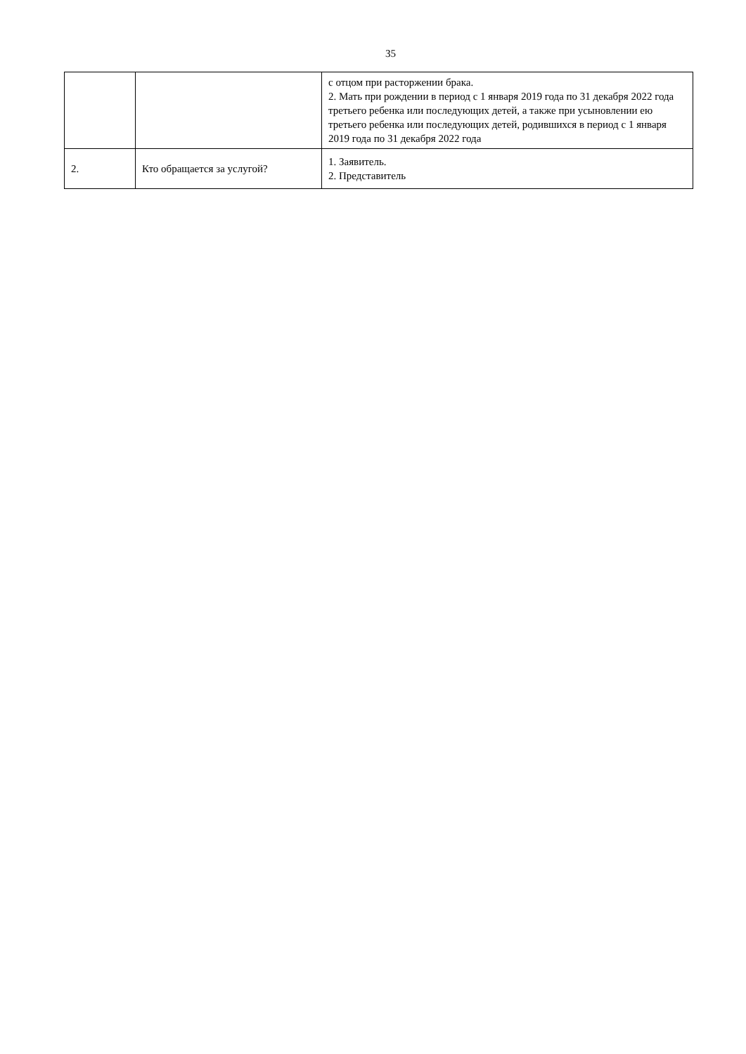35
| | | с отцом при расторжении брака. 2. Мать при рождении в период с 1 января 2019 года по 31 декабря 2022 года третьего ребенка или последующих детей, а также при усыновлении ею третьего ребенка или последующих детей, родившихся в период с 1 января 2019 года по 31 декабря 2022 года |
| 2. | Кто обращается за услугой? | 1. Заявитель. 2. Представитель |